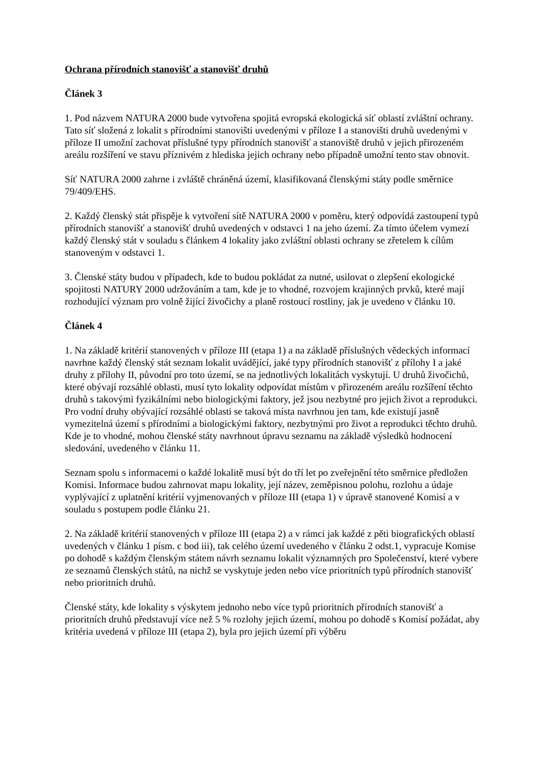Ochrana přírodních stanovišť a stanovišť druhů
Článek 3
1. Pod názvem NATURA 2000 bude vytvořena spojitá evropská ekologická síť oblastí zvláštní ochrany. Tato síť složená z lokalit s přírodními stanovišti uvedenými v příloze I a stanovišti druhů uvedenými v příloze II umožní zachovat příslušné typy přírodních stanovišť a stanoviště druhů v jejich přirozeném areálu rozšíření ve stavu příznivém z hlediska jejich ochrany nebo případně umožní tento stav obnovit.
Síť NATURA 2000 zahrne i zvláště chráněná území, klasifikovaná členskými státy podle směrnice 79/409/EHS.
2. Každý členský stát přispěje k vytvoření sítě NATURA 2000 v poměru, který odpovídá zastoupení typů přírodních stanovišť a stanovišť druhů uvedených v odstavci 1 na jeho území. Za tímto účelem vymezí každý členský stát v souladu s článkem 4 lokality jako zvláštní oblasti ochrany se zřetelem k cílům stanoveným v odstavci 1.
3. Členské státy budou v případech, kde to budou pokládat za nutné, usilovat o zlepšení ekologické spojitosti NATURY 2000 udržováním a tam, kde je to vhodné, rozvojem krajinných prvků, které mají rozhodující význam pro volně žijící živočichy a planě rostoucí rostliny, jak je uvedeno v článku 10.
Článek 4
1. Na základě kritérií stanovených v příloze III (etapa 1) a na základě příslušných vědeckých informací navrhne každý členský stát seznam lokalit uvádějící, jaké typy přírodních stanovišť z přílohy I a jaké druhy z přílohy II, původní pro toto území, se na jednotlivých lokalitách vyskytují. U druhů živočichů, které obývají rozsáhlé oblasti, musí tyto lokality odpovídat místům v přirozeném areálu rozšíření těchto druhů s takovými fyzikálními nebo biologickými faktory, jež jsou nezbytné pro jejich život a reprodukci. Pro vodní druhy obývající rozsáhlé oblasti se taková místa navrhnou jen tam, kde existují jasně vymezitelná území s přírodními a biologickými faktory, nezbytnými pro život a reprodukci těchto druhů. Kde je to vhodné, mohou členské státy navrhnout úpravu seznamu na základě výsledků hodnocení sledování, uvedeného v článku 11.
Seznam spolu s informacemi o každé lokalitě musí být do tří let po zveřejnění této směrnice předložen Komisi. Informace budou zahrnovat mapu lokality, její název, zeměpisnou polohu, rozlohu a údaje vyplývající z uplatnění kritérií vyjmenovaných v příloze III (etapa 1) v úpravě stanovené Komisí a v souladu s postupem podle článku 21.
2. Na základě kritérií stanovených v příloze III (etapa 2) a v rámci jak každé z pěti biografických oblastí uvedených v článku 1 písm. c bod iii), tak celého území uvedeného v článku 2 odst.1, vypracuje Komise po dohodě s každým členským státem návrh seznamu lokalit významných pro Společenství, které vybere ze seznamů členských států, na nichž se vyskytuje jeden nebo více prioritních typů přírodních stanovišť nebo prioritních druhů.
Členské státy, kde lokality s výskytem jednoho nebo více typů prioritních přírodních stanovišť a prioritních druhů představují více než 5 % rozlohy jejich území, mohou po dohodě s Komisí požádat, aby kritéria uvedená v příloze III (etapa 2), byla pro jejich území při výběru